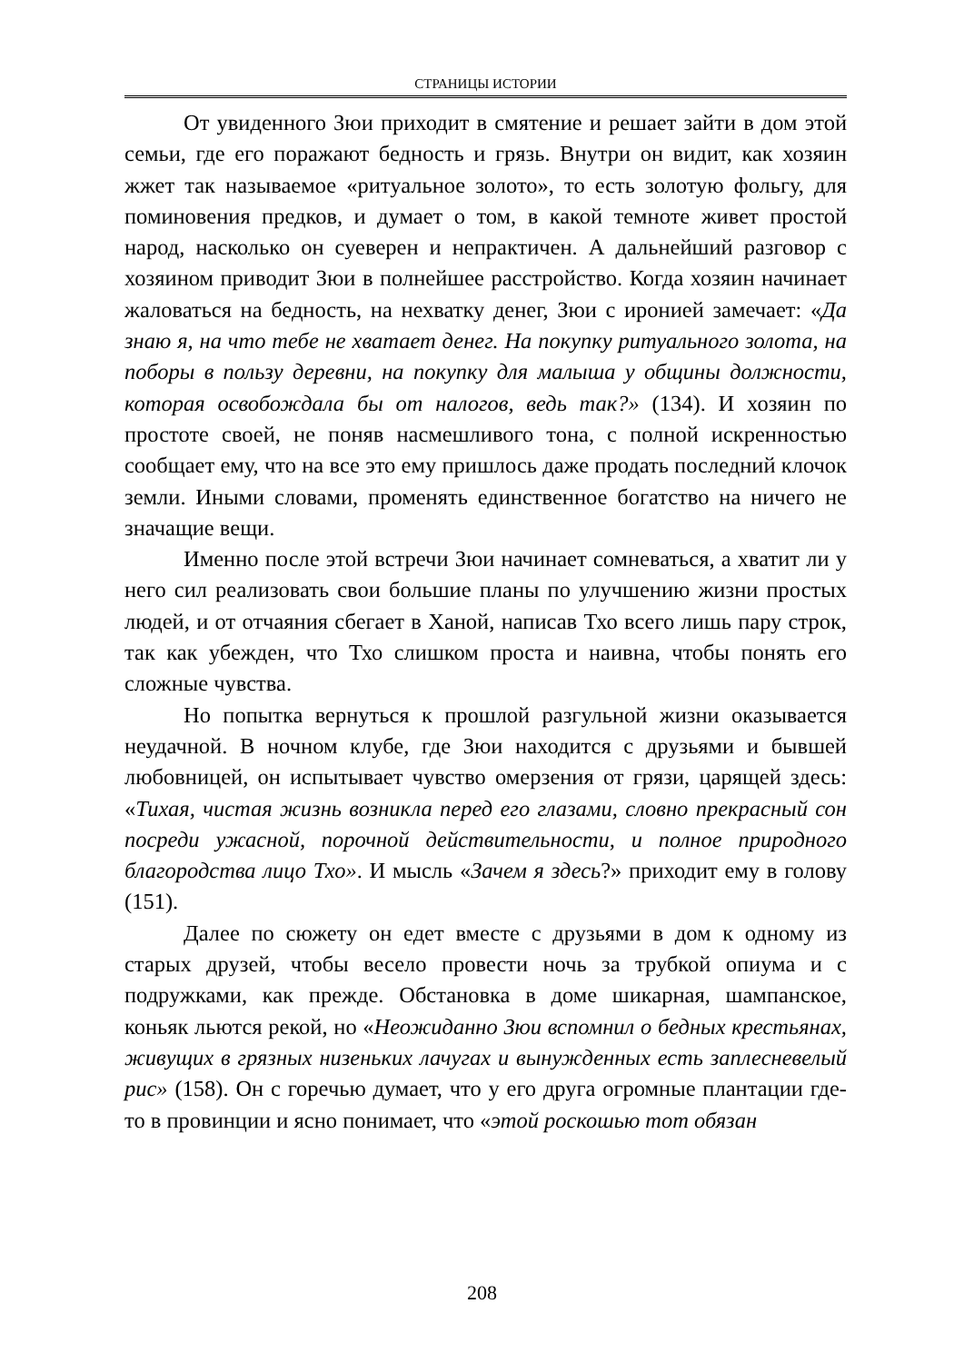СТРАНИЦЫ ИСТОРИИ
От увиденного Зюи приходит в смятение и решает зайти в дом этой семьи, где его поражают бедность и грязь. Внутри он видит, как хозяин жжет так называемое «ритуальное золото», то есть золотую фольгу, для поминовения предков, и думает о том, в какой темноте живет простой народ, насколько он суеверен и непрактичен. А дальнейший разговор с хозяином приводит Зюи в полнейшее расстройство. Когда хозяин начинает жаловаться на бедность, на нехватку денег, Зюи с иронией замечает: «Да знаю я, на что тебе не хватает денег. На покупку ритуального золота, на поборы в пользу деревни, на покупку для малыша у общины должности, которая освобождала бы от налогов, ведь так?» (134). И хозяин по простоте своей, не поняв насмешливого тона, с полной искренностью сообщает ему, что на все это ему пришлось даже продать последний клочок земли. Иными словами, променять единственное богатство на ничего не значащие вещи.
Именно после этой встречи Зюи начинает сомневаться, а хватит ли у него сил реализовать свои большие планы по улучшению жизни простых людей, и от отчаяния сбегает в Ханой, написав Тхо всего лишь пару строк, так как убежден, что Тхо слишком проста и наивна, чтобы понять его сложные чувства.
Но попытка вернуться к прошлой разгульной жизни оказывается неудачной. В ночном клубе, где Зюи находится с друзьями и бывшей любовницей, он испытывает чувство омерзения от грязи, царящей здесь: «Тихая, чистая жизнь возникла перед его глазами, словно прекрасный сон посреди ужасной, порочной действительности, и полное природного благородства лицо Тхо». И мысль «Зачем я здесь?» приходит ему в голову (151).
Далее по сюжету он едет вместе с друзьями в дом к одному из старых друзей, чтобы весело провести ночь за трубкой опиума и с подружками, как прежде. Обстановка в доме шикарная, шампанское, коньяк льются рекой, но «Неожиданно Зюи вспомнил о бедных крестьянах, живущих в грязных низеньких лачугах и вынужденных есть заплесневелый рис» (158). Он с горечью думает, что у его друга огромные плантации где-то в провинции и ясно понимает, что «этой роскошью тот обязан
208